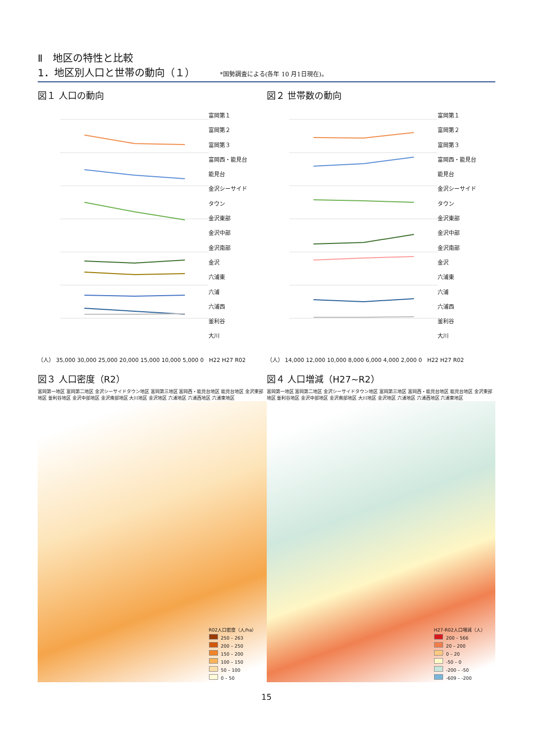Ⅱ　地区の特性と比較
1．地区別人口と世帯の動向（１）
*国勢調査による(各年 10 月1日現在)。
図１ 人口の動向
富岡第１
富岡第２
富岡第３
富岡西・能見台
能見台
金沢シーサイド
タウン
金沢東部
金沢中部
金沢南部
金沢
六浦東
六浦
六浦西
釜利谷
大川
（人） 35,000 30,000 25,000 20,000 15,000 10,000 5,000 0 H22 H27 R02
図２ 世帯数の動向
富岡第１
富岡第２
富岡第３
富岡西・能見台
能見台
金沢シーサイド
タウン
金沢東部
金沢中部
金沢南部
金沢
六浦東
六浦
六浦西
釜利谷
大川
（人） 14,000 12,000 10,000 8,000 6,000 4,000 2,000 0 H22 H27 R02
図３ 人口密度（R2）
富岡第一地区 富岡第二地区 金沢シーサイドタウン地区 富岡第三地区 富岡西・能見台地区 能見台地区 金沢東部地区 釜利谷地区 金沢中部地区 金沢南部地区 大川地区 金沢地区 六浦地区 六浦西地区 六浦東地区
R02人口密度（人/ha）
250 – 263
200 – 250
150 – 200
100 – 150
50 – 100
0 – 50
図４ 人口増減（H27~R2）
富岡第一地区 富岡第二地区 金沢シーサイドタウン地区 富岡第三地区 富岡西・能見台地区 能見台地区 金沢東部地区 釜利谷地区 金沢中部地区 金沢南部地区 大川地区 金沢地区 六浦地区 六浦西地区 六浦東地区
H27-R02人口増減（人）
200 – 566
20 – 200
0 – 20
-50 – 0
-200 – -50
-609 – -200
15